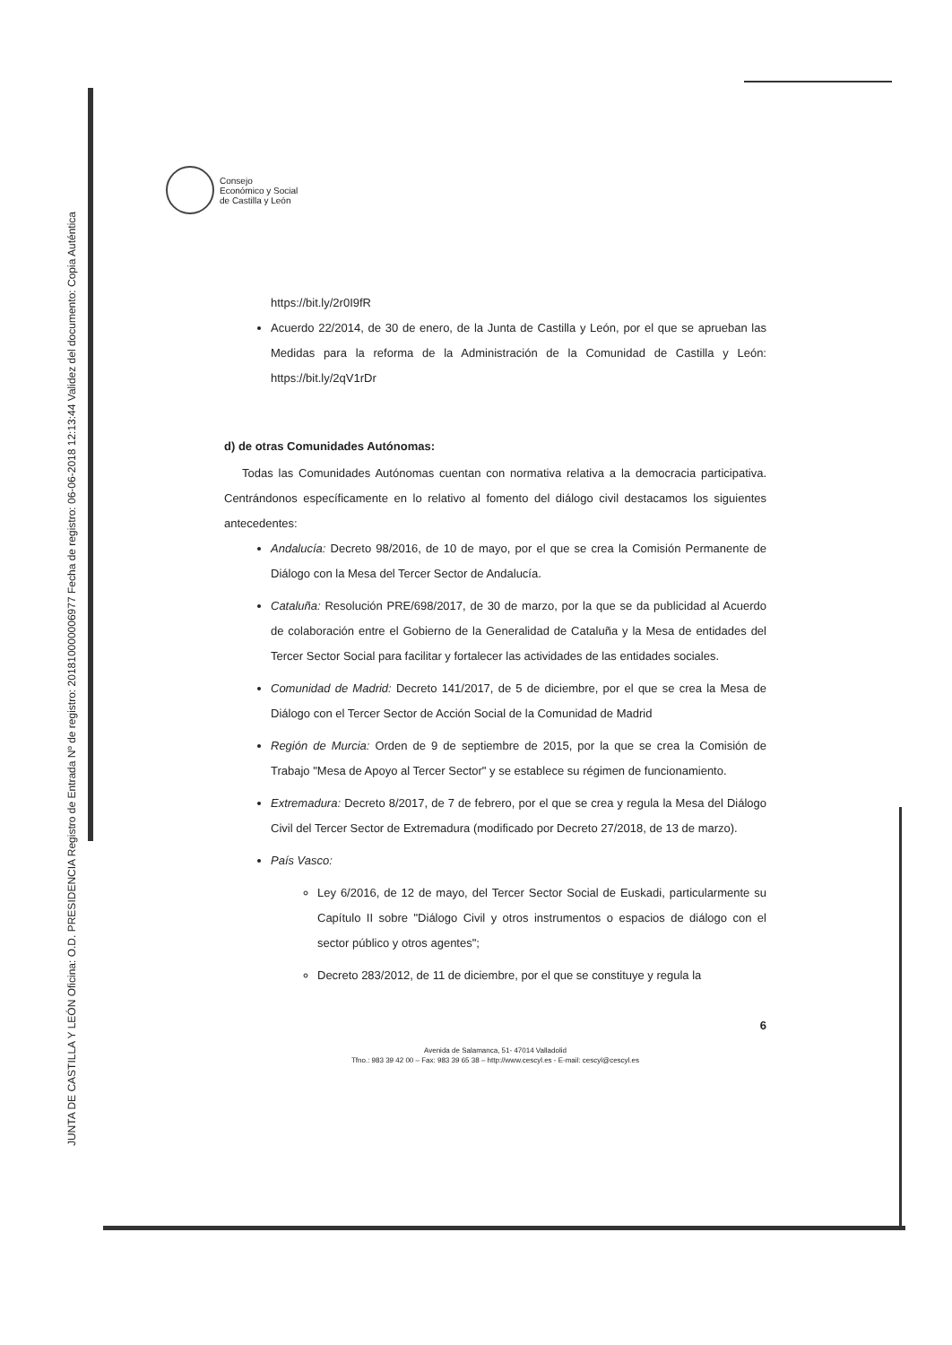JUNTA DE CASTILLA Y LEÓN Oficina: O.D. PRESIDENCIA Registro de Entrada Nº de registro: 201810000006977 Fecha de registro: 06-06-2018 12:13:44 Validez del documento: Copia Auténtica
Consejo
Económico y Social
de Castilla y León
https://bit.ly/2r0I9fR
Acuerdo 22/2014, de 30 de enero, de la Junta de Castilla y León, por el que se aprueban las Medidas para la reforma de la Administración de la Comunidad de Castilla y León: https://bit.ly/2qV1rDr
d) de otras Comunidades Autónomas:
Todas las Comunidades Autónomas cuentan con normativa relativa a la democracia participativa. Centrándonos específicamente en lo relativo al fomento del diálogo civil destacamos los siguientes antecedentes:
Andalucía: Decreto 98/2016, de 10 de mayo, por el que se crea la Comisión Permanente de Diálogo con la Mesa del Tercer Sector de Andalucía.
Cataluña: Resolución PRE/698/2017, de 30 de marzo, por la que se da publicidad al Acuerdo de colaboración entre el Gobierno de la Generalidad de Cataluña y la Mesa de entidades del Tercer Sector Social para facilitar y fortalecer las actividades de las entidades sociales.
Comunidad de Madrid: Decreto 141/2017, de 5 de diciembre, por el que se crea la Mesa de Diálogo con el Tercer Sector de Acción Social de la Comunidad de Madrid
Región de Murcia: Orden de 9 de septiembre de 2015, por la que se crea la Comisión de Trabajo "Mesa de Apoyo al Tercer Sector" y se establece su régimen de funcionamiento.
Extremadura: Decreto 8/2017, de 7 de febrero, por el que se crea y regula la Mesa del Diálogo Civil del Tercer Sector de Extremadura (modificado por Decreto 27/2018, de 13 de marzo).
País Vasco:
Ley 6/2016, de 12 de mayo, del Tercer Sector Social de Euskadi, particularmente su Capítulo II sobre "Diálogo Civil y otros instrumentos o espacios de diálogo con el sector público y otros agentes";
Decreto 283/2012, de 11 de diciembre, por el que se constituye y regula la
6
Avenida de Salamanca, 51- 47014 Valladolid
Tfno.: 983 39 42 00 – Fax: 983 39 65 38 – http://www.cescyl.es - E-mail: cescyl@cescyl.es